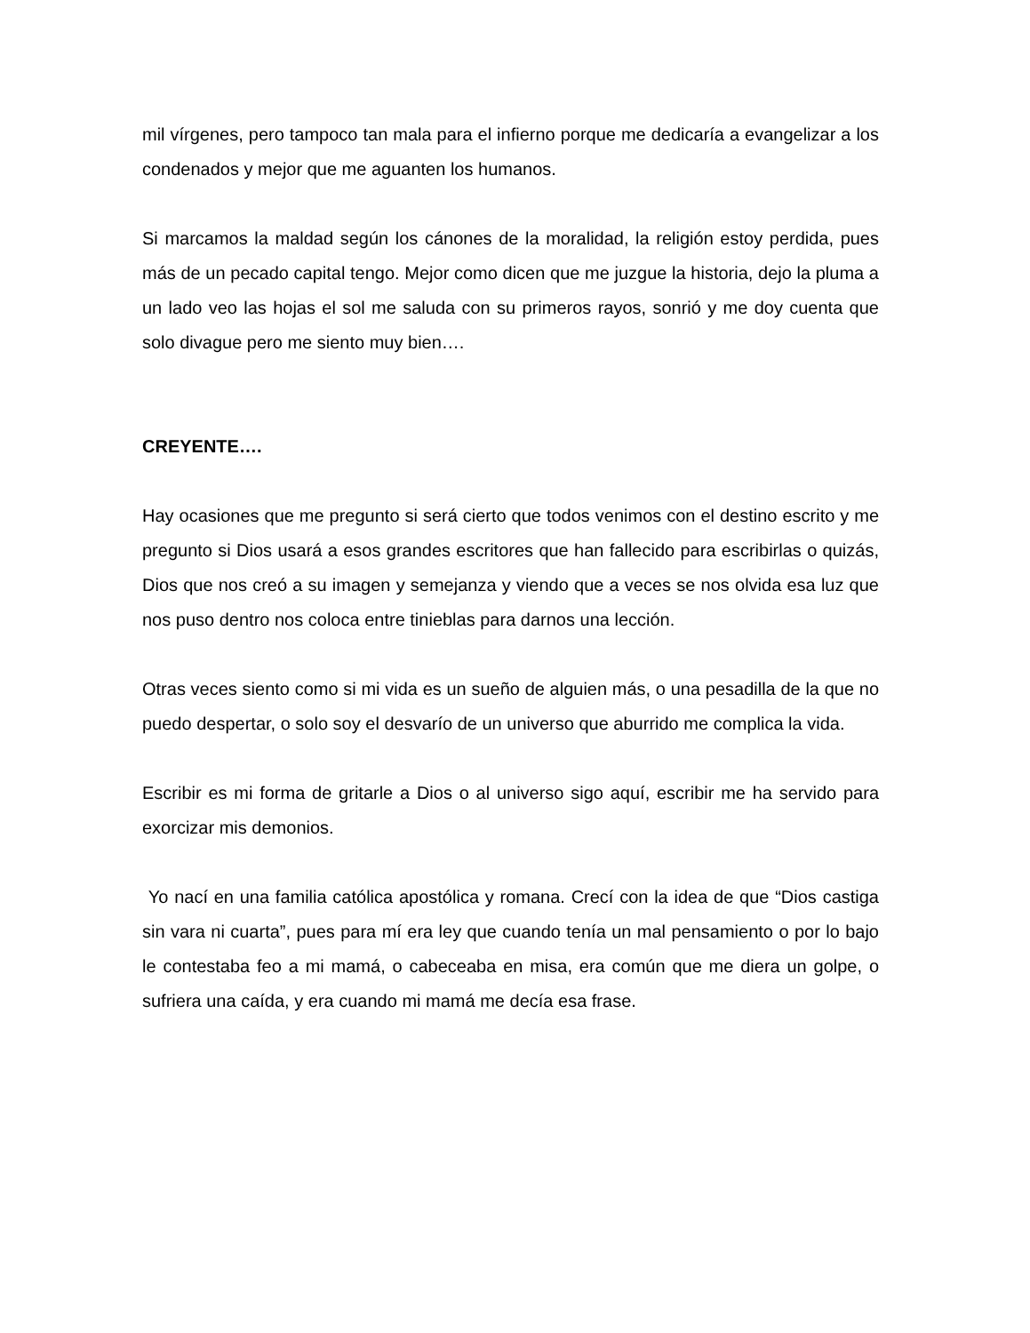mil vírgenes, pero tampoco tan mala para el infierno porque me dedicaría a evangelizar a los condenados y mejor que me aguanten los humanos.
Si marcamos la maldad según los cánones de la moralidad, la religión estoy perdida, pues más de un pecado capital tengo. Mejor como dicen que me juzgue la historia, dejo la pluma a un lado veo las hojas el sol me saluda con su primeros rayos, sonrió y me doy cuenta que solo divague pero me siento muy bien….
CREYENTE….
Hay ocasiones que me pregunto si será cierto que todos venimos con el destino escrito y me pregunto si Dios usará a esos grandes escritores que han fallecido para escribirlas o quizás, Dios que nos creó a su imagen y semejanza y viendo que a veces se nos olvida esa luz que nos puso dentro nos coloca entre tinieblas para darnos una lección.
Otras veces siento como si mi vida es un sueño de alguien más, o una pesadilla de la que no puedo despertar, o solo soy el desvarío de un universo que aburrido me complica la vida.
Escribir es mi forma de gritarle a Dios o al universo sigo aquí, escribir me ha servido para exorcizar mis demonios.
Yo nací en una familia católica apostólica y romana. Crecí con la idea de que “Dios castiga sin vara ni cuarta”, pues para mí era ley que cuando tenía un mal pensamiento o por lo bajo le contestaba feo a mi mamá, o cabeceaba en misa, era común que me diera un golpe, o sufriera una caída, y era cuando mi mamá me decía esa frase.